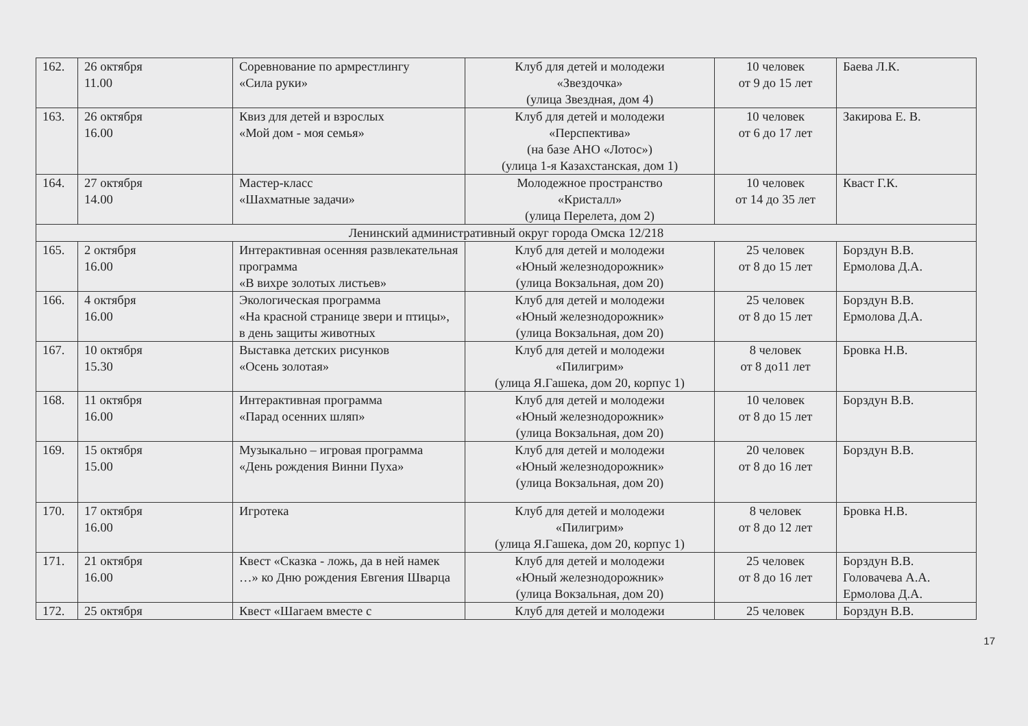| 162. | 26 октября 11.00 | Соревнование по армрестлингу «Сила руки» | Клуб для детей и молодежи «Звездочка» (улица Звездная, дом 4) | 10 человек от 9 до 15 лет | Баева Л.К. |
| 163. | 26 октября 16.00 | Квиз для детей и взрослых «Мой дом - моя семья» | Клуб для детей и молодежи «Перспектива» (на базе АНО «Лотос») (улица 1-я Казахстанская, дом 1) | 10 человек от 6 до 17 лет | Закирова Е. В. |
| 164. | 27 октября 14.00 | Мастер-класс «Шахматные задачи» | Молодежное пространство «Кристалл» (улица Перелета, дом 2) | 10 человек от 14 до 35 лет | Кваст Г.К. |
| Ленинский административный округ города Омска 12/218 | | | | | |
| 165. | 2 октября 16.00 | Интерактивная осенняя развлекательная программа «В вихре золотых листьев» | Клуб для детей и молодежи «Юный железнодорожник» (улица Вокзальная, дом 20) | 25 человек от 8 до 15 лет | Борздун В.В. Ермолова Д.А. |
| 166. | 4 октября 16.00 | Экологическая программа «На красной странице звери и птицы», в день защиты животных | Клуб для детей и молодежи «Юный железнодорожник» (улица Вокзальная, дом 20) | 25 человек от 8 до 15 лет | Борздун В.В. Ермолова Д.А. |
| 167. | 10 октября 15.30 | Выставка детских рисунков «Осень золотая» | Клуб для детей и молодежи «Пилигрим» (улица Я.Гашека, дом 20, корпус 1) | 8 человек от 8 до11 лет | Бровка Н.В. |
| 168. | 11 октября 16.00 | Интерактивная программа «Парад осенних шляп» | Клуб для детей и молодежи «Юный железнодорожник» (улица Вокзальная, дом 20) | 10 человек от 8 до 15 лет | Борздун В.В. |
| 169. | 15 октября 15.00 | Музыкально – игровая программа «День рождения Винни Пуха» | Клуб для детей и молодежи «Юный железнодорожник» (улица Вокзальная, дом 20) | 20 человек от 8 до 16 лет | Борздун В.В. |
| 170. | 17 октября 16.00 | Игротека | Клуб для детей и молодежи «Пилигрим» (улица Я.Гашека, дом 20, корпус 1) | 8 человек от 8 до 12 лет | Бровка Н.В. |
| 171. | 21 октября 16.00 | Квест «Сказка - ложь, да в ней намек …» ко Дню рождения Евгения Шварца | Клуб для детей и молодежи «Юный железнодорожник» (улица Вокзальная, дом 20) | 25 человек от 8 до 16 лет | Борздун В.В. Головачева А.А. Ермолова Д.А. |
| 172. | 25 октября | Квест «Шагаем вместе с | Клуб для детей и молодежи | 25 человек | Борздун В.В. |
17